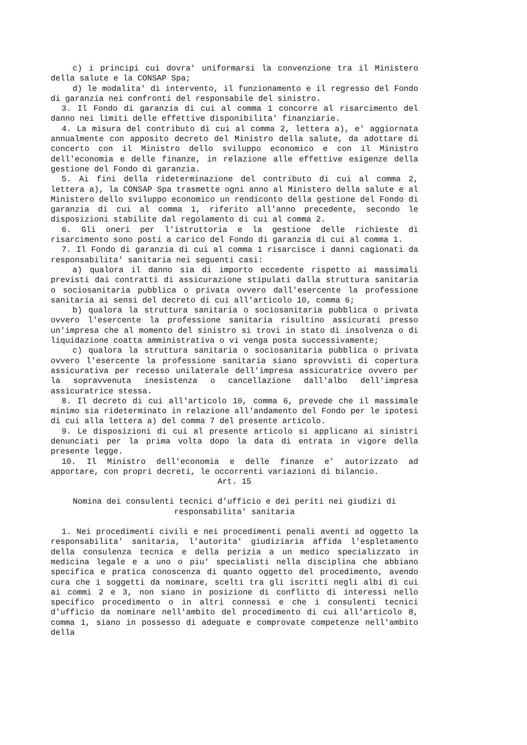c) i principi cui dovra' uniformarsi la convenzione tra il Ministero della salute e la CONSAP Spa;
d) le modalita' di intervento, il funzionamento e il regresso del Fondo di garanzia nei confronti del responsabile del sinistro.
3. Il Fondo di garanzia di cui al comma 1 concorre al risarcimento del danno nei limiti delle effettive disponibilita' finanziarie.
4. La misura del contributo di cui al comma 2, lettera a), e' aggiornata annualmente con apposito decreto del Ministro della salute, da adottare di concerto con il Ministro dello sviluppo economico e con il Ministro dell'economia e delle finanze, in relazione alle effettive esigenze della gestione del Fondo di garanzia.
5. Ai fini della rideterminazione del contributo di cui al comma 2, lettera a), la CONSAP Spa trasmette ogni anno al Ministero della salute e al Ministero dello sviluppo economico un rendiconto della gestione del Fondo di garanzia di cui al comma 1, riferito all'anno precedente, secondo le disposizioni stabilite dal regolamento di cui al comma 2.
6. Gli oneri per l'istruttoria e la gestione delle richieste di risarcimento sono posti a carico del Fondo di garanzia di cui al comma 1.
7. Il Fondo di garanzia di cui al comma 1 risarcisce i danni cagionati da responsabilita' sanitaria nei seguenti casi:
a) qualora il danno sia di importo eccedente rispetto ai massimali previsti dai contratti di assicurazione stipulati dalla struttura sanitaria o sociosanitaria pubblica o privata ovvero dall'esercente la professione sanitaria ai sensi del decreto di cui all'articolo 10, comma 6;
b) qualora la struttura sanitaria o sociosanitaria pubblica o privata ovvero l'esercente la professione sanitaria risultino assicurati presso un'impresa che al momento del sinistro si trovi in stato di insolvenza o di liquidazione coatta amministrativa o vi venga posta successivamente;
c) qualora la struttura sanitaria o sociosanitaria pubblica o privata ovvero l'esercente la professione sanitaria siano sprovvisti di copertura assicurativa per recesso unilaterale dell'impresa assicuratrice ovvero per la sopravvenuta inesistenza o cancellazione dall'albo dell'impresa assicuratrice stessa.
8. Il decreto di cui all'articolo 10, comma 6, prevede che il massimale minimo sia rideterminato in relazione all'andamento del Fondo per le ipotesi di cui alla lettera a) del comma 7 del presente articolo.
9. Le disposizioni di cui al presente articolo si applicano ai sinistri denunciati per la prima volta dopo la data di entrata in vigore della presente legge.
10. Il Ministro dell'economia e delle finanze e' autorizzato ad apportare, con propri decreti, le occorrenti variazioni di bilancio.
Art. 15
Nomina dei consulenti tecnici d'ufficio e dei periti nei giudizi di
responsabilita' sanitaria
1. Nei procedimenti civili e nei procedimenti penali aventi ad oggetto la responsabilita' sanitaria, l'autorita' giudiziaria affida l'espletamento della consulenza tecnica e della perizia a un medico specializzato in medicina legale e a uno o piu' specialisti nella disciplina che abbiano specifica e pratica conoscenza di quanto oggetto del procedimento, avendo cura che i soggetti da nominare, scelti tra gli iscritti negli albi di cui ai commi 2 e 3, non siano in posizione di conflitto di interessi nello specifico procedimento o in altri connessi e che i consulenti tecnici d'ufficio da nominare nell'ambito del procedimento di cui all'articolo 8, comma 1, siano in possesso di adeguate e comprovate competenze nell'ambito della